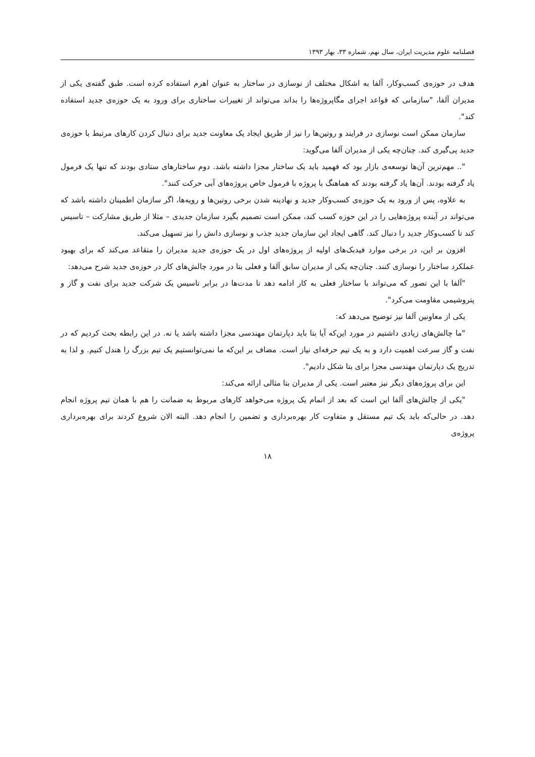فصلنامه علوم مدیریت ایران، سال نهم، شماره ۳۳، بهار ۱۳۹۳
هدف در حوزه‌ی کسب‌وکار، آلفا به اشکال مختلف از نوسازی در ساختار به عنوان اهرم استفاده کرده است. طبق گفته‌ی یکی از مدیران آلفا، "سازمانی که قواعد اجرای مگاپروژه‌ها را بداند می‌تواند از تغییرات ساختاری برای ورود به یک حوزه‌ی جدید استفاده کند".
سازمان ممکن است نوسازی در فرایند و روتین‌ها را نیز از طریق ایجاد یک معاونت جدید برای دنبال کردن کارهای مرتبط با حوزه‌ی جدید پی‌گیری کند. چنان‌چه یکی از مدیران آلفا می‌گوید:
".. مهم‌ترین آن‌ها توسعه‌ی بازار بود که فهمید باید یک ساختار مجزا داشته باشد. دوم ساختارهای ستادی بودند که تنها یک فرمول یاد گرفته بودند. آن‌ها یاد گرفته بودند که هماهنگ با پروژه با فرمول خاص پروژه‌های آبی حرکت کنند".
به علاوه، پس از ورود به یک حوزه‌ی کسب‌وکار جدید و نهادینه شدن برخی روتین‌ها و رویه‌ها، اگر سازمان اطمینان داشته باشد که می‌تواند در آینده پروژه‌هایی را در این حوزه کسب کند، ممکن است تصمیم بگیرد سازمان جدیدی – مثلا از طریق مشارکت – تاسیس کند تا کسب‌وکار جدید را دنبال کند. گاهی ایجاد این سازمان جدید جذب و نوسازی دانش را نیز تسهیل می‌کند.
افزون بر این، در برخی موارد فیدبک‌های اولیه از پروژه‌های اول در یک حوزه‌ی جدید مدیران را متقاعد می‌کند که برای بهبود عملکرد ساختار را نوسازی کنند. چنان‌چه یکی از مدیران سابق آلفا و فعلی بتا در مورد چالش‌های کار در حوزه‌ی جدید شرح می‌دهد:
"آلفا با این تصور که می‌تواند با ساختار فعلی به کار ادامه دهد تا مدت‌ها در برابر تاسیس یک شرکت جدید برای نفت و گاز و پتروشیمی مقاومت می‌کرد".
یکی از معاونین آلفا نیز توضیح می‌دهد که:
"ما چالش‌های زیادی داشتیم در مورد این‌که آیا بتا باید دپارتمان مهندسی مجزا داشته باشد یا نه. در این رابطه بحث کردیم که در نفت و گاز سرعت اهمیت دارد و به یک تیم حرفه‌ای نیاز است. مضاف بر این‌که ما نمی‌توانستیم یک تیم بزرگ را هندل کنیم. و لذا به تدریج یک دپارتمان مهندسی مجزا برای بتا شکل دادیم".
این برای پروژه‌های دیگر نیز معتبر است. یکی از مدیران بتا مثالی ارائه می‌کند:
"یکی از چالش‌های آلفا این است که بعد از اتمام یک پروژه می‌خواهد کارهای مربوط به ضمانت را هم با همان تیم پروژه انجام دهد. در حالی‌که باید یک تیم مستقل و متفاوت کار بهره‌برداری و تضمین را انجام دهد. البته الان شروع کردند برای بهره‌برداری پروژه‌ی
۱۸